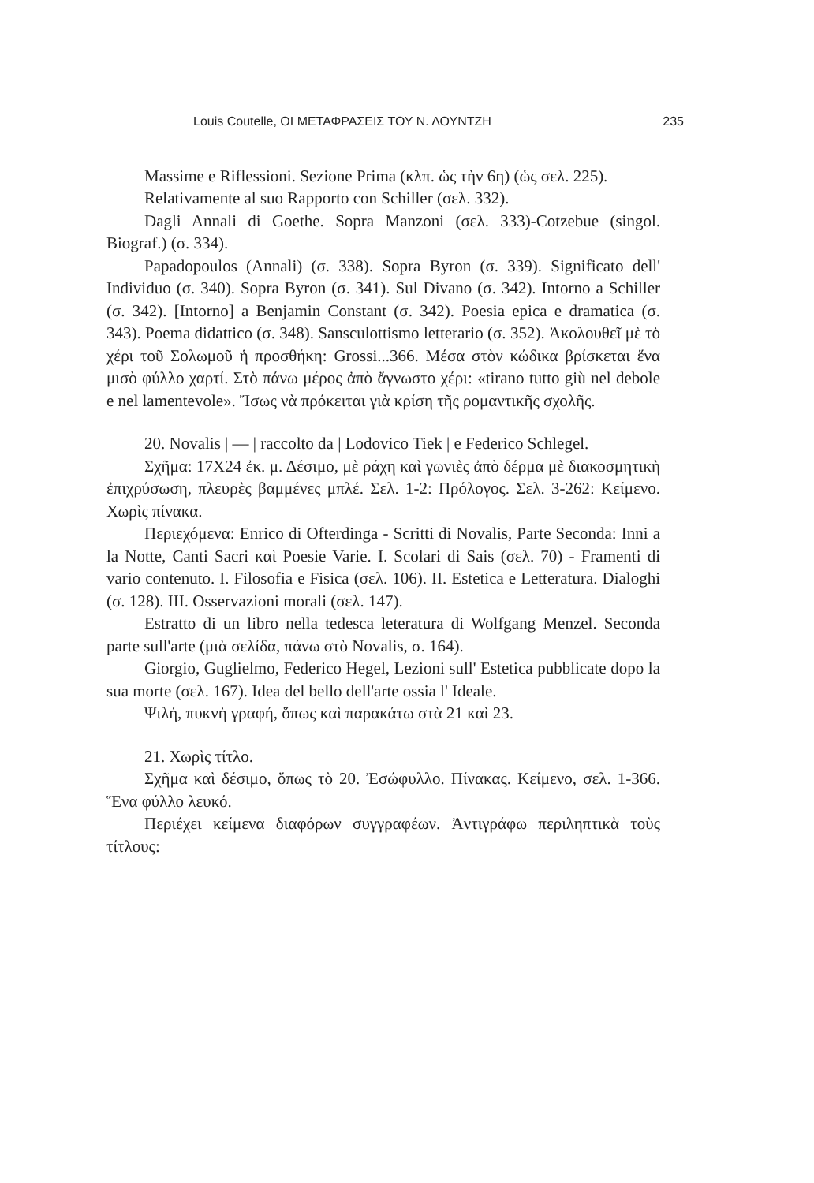Louis Coutelle, ΟΙ ΜΕΤΑΦΡΑΣΕΙΣ ΤΟΥ Ν. ΛΟΥΝΤΖΗ 235
Massime e Riflessioni. Sezione Prima (κλπ. ὡς τὴν 6η) (ὡς σελ. 225).
Relativamente al suo Rapporto con Schiller (σελ. 332).
Dagli Annali di Goethe. Sopra Manzoni (σελ. 333)-Cotzebue (singol. Biograf.) (σ. 334).
Papadopoulos (Annali) (σ. 338). Sopra Byron (σ. 339). Significato dell' Individuo (σ. 340). Sopra Byron (σ. 341). Sul Divano (σ. 342). Intorno a Schiller (σ. 342). [Intorno] a Benjamin Constant (σ. 342). Poesia epica e dramatica (σ. 343). Poema didattico (σ. 348). Sansculottismo letterario (σ. 352). Ἀκολουθεῖ μὲ τὸ χέρι τοῦ Σολωμοῦ ἡ προσθήκη: Grossi...366. Μέσα στὸν κώδικα βρίσκεται ἕνα μισὸ φύλλο χαρτί. Στὸ πάνω μέρος ἀπὸ ἄγνωστο χέρι: «tirano tutto giù nel debole e nel lamentevole». Ἴσως νὰ πρόκειται γιὰ κρίση τῆς ρομαντικῆς σχολῆς.
20. Novalis | — | raccolto da | Lodovico Tiek | e Federico Schlegel.
Σχῆμα: 17X24 ἐκ. μ. Δέσιμο, μὲ ράχη καὶ γωνιὲς ἀπὸ δέρμα μὲ διακοσμητικὴ ἐπιχρύσωση, πλευρὲς βαμμένες μπλέ. Σελ. 1-2: Πρόλογος. Σελ. 3-262: Κείμενο. Χωρὶς πίνακα.
Περιεχόμενα: Enrico di Ofterdinga - Scritti di Novalis, Parte Seconda: Inni a la Notte, Canti Sacri καὶ Poesie Varie. I. Scolari di Sais (σελ. 70) - Framenti di vario contenuto. I. Filosofia e Fisica (σελ. 106). II. Estetica e Letteratura. Dialoghi (σ. 128). III. Osservazioni morali (σελ. 147).
Estratto di un libro nella tedesca leteratura di Wolfgang Menzel. Seconda parte sull'arte (μιὰ σελίδα, πάνω στὸ Novalis, σ. 164).
Giorgio, Guglielmo, Federico Hegel, Lezioni sull' Estetica pubblicate dopo la sua morte (σελ. 167). Idea del bello dell'arte ossia l' Ideale.
Ψιλή, πυκνὴ γραφή, ὅπως καὶ παρακάτω στὰ 21 καὶ 23.
21. Χωρὶς τίτλο.
Σχῆμα καὶ δέσιμο, ὅπως τὸ 20. Ἐσώφυλλο. Πίνακας. Κείμενο, σελ. 1-366. Ἕνα φύλλο λευκό.
Περιέχει κείμενα διαφόρων συγγραφέων. Ἀντιγράφω περιληπτικὰ τοὺς τίτλους: